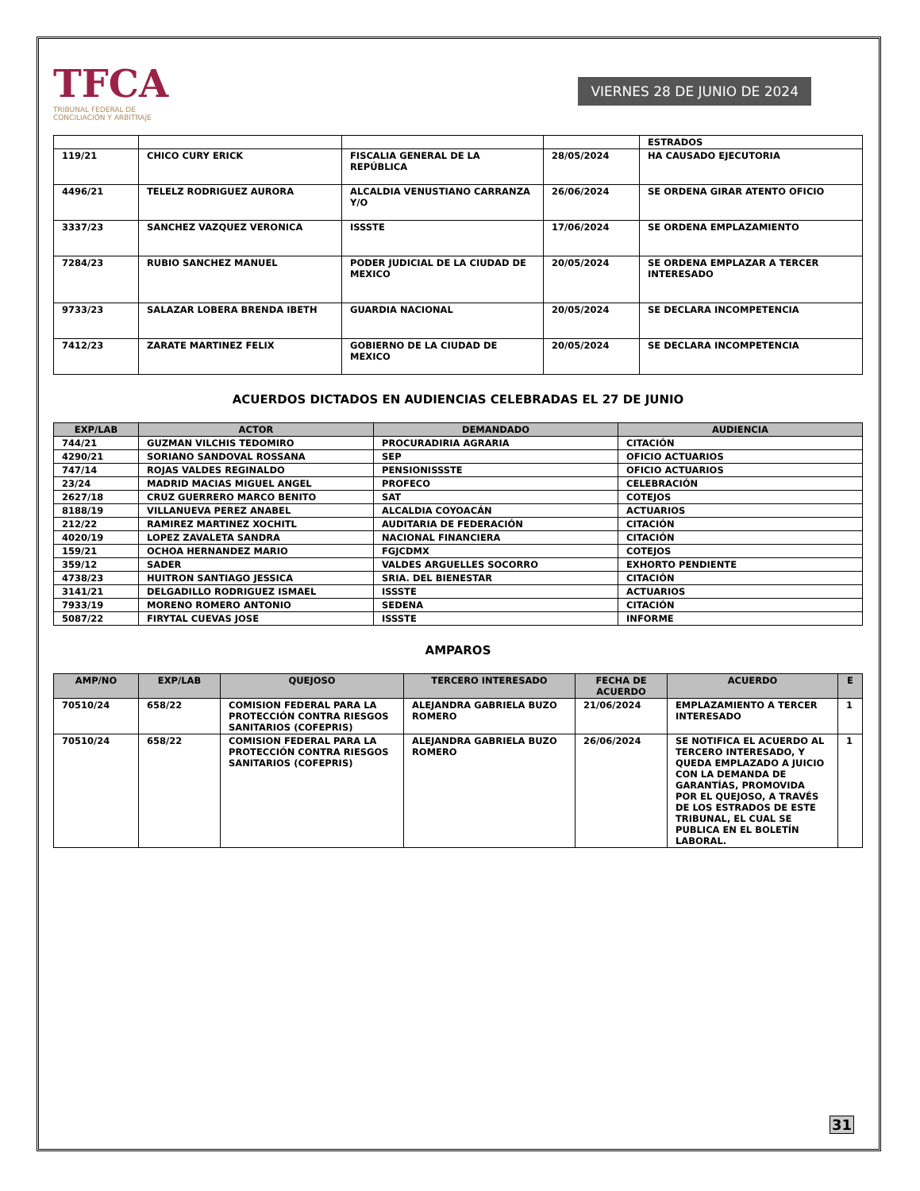TFCA
TRIBUNAL FEDERAL DE
CONCILIACIÓN Y ARBITRAJE
VIERNES 28 DE JUNIO DE 2024
| | | | | ESTRADOS |
| 119/21 | CHICO CURY ERICK | FISCALIA GENERAL DE LA REPÚBLICA | 28/05/2024 | HA CAUSADO EJECUTORIA |
| 4496/21 | TELELZ RODRIGUEZ AURORA | ALCALDIA VENUSTIANO CARRANZA Y/O | 26/06/2024 | SE ORDENA GIRAR ATENTO OFICIO |
| 3337/23 | SANCHEZ VAZQUEZ VERONICA | ISSSTE | 17/06/2024 | SE ORDENA EMPLAZAMIENTO |
| 7284/23 | RUBIO SANCHEZ MANUEL | PODER JUDICIAL DE LA CIUDAD DE MEXICO | 20/05/2024 | SE ORDENA EMPLAZAR A TERCER INTERESADO |
| 9733/23 | SALAZAR LOBERA BRENDA IBETH | GUARDIA NACIONAL | 20/05/2024 | SE DECLARA INCOMPETENCIA |
| 7412/23 | ZARATE MARTINEZ FELIX | GOBIERNO DE LA CIUDAD DE MEXICO | 20/05/2024 | SE DECLARA INCOMPETENCIA |
ACUERDOS DICTADOS EN AUDIENCIAS CELEBRADAS EL 27 DE JUNIO
| EXP/LAB | ACTOR | DEMANDADO | AUDIENCIA |
| --- | --- | --- | --- |
| 744/21 | GUZMAN VILCHIS TEDOMIRO | PROCURADIRIA AGRARIA | CITACIÓN |
| 4290/21 | SORIANO SANDOVAL ROSSANA | SEP | OFICIO ACTUARIOS |
| 747/14 | ROJAS VALDES REGINALDO | PENSIONISSSTE | OFICIO ACTUARIOS |
| 23/24 | MADRID MACIAS MIGUEL ANGEL | PROFECO | CELEBRACIÓN |
| 2627/18 | CRUZ GUERRERO MARCO BENITO | SAT | COTEJOS |
| 8188/19 | VILLANUEVA PEREZ ANABEL | ALCALDIA COYOACÁN | ACTUARIOS |
| 212/22 | RAMIREZ MARTINEZ XOCHITL | AUDITARIA DE FEDERACIÓN | CITACIÓN |
| 4020/19 | LOPEZ ZAVALETA SANDRA | NACIONAL FINANCIERA | CITACIÓN |
| 159/21 | OCHOA HERNANDEZ MARIO | FGJCDMX | COTEJOS |
| 359/12 | SADER | VALDES ARGUELLES SOCORRO | EXHORTO PENDIENTE |
| 4738/23 | HUITRON SANTIAGO JESSICA | SRIA. DEL BIENESTAR | CITACIÓN |
| 3141/21 | DELGADILLO RODRIGUEZ ISMAEL | ISSSTE | ACTUARIOS |
| 7933/19 | MORENO ROMERO ANTONIO | SEDENA | CITACIÓN |
| 5087/22 | FIRYTAL CUEVAS JOSE | ISSSTE | INFORME |
AMPAROS
| AMP/NO | EXP/LAB | QUEJOSO | TERCERO INTERESADO | FECHA DE ACUERDO | ACUERDO | E |
| --- | --- | --- | --- | --- | --- | --- |
| 70510/24 | 658/22 | COMISION FEDERAL PARA LA PROTECCIÓN CONTRA RIESGOS SANITARIOS (COFEPRIS) | ALEJANDRA GABRIELA BUZO ROMERO | 21/06/2024 | EMPLAZAMIENTO A TERCER INTERESADO | 1 |
| 70510/24 | 658/22 | COMISION FEDERAL PARA LA PROTECCIÓN CONTRA RIESGOS SANITARIOS (COFEPRIS) | ALEJANDRA GABRIELA BUZO ROMERO | 26/06/2024 | SE NOTIFICA EL ACUERDO AL TERCERO INTERESADO, Y QUEDA EMPLAZADO A JUICIO CON LA DEMANDA DE GARANTÍAS, PROMOVIDA POR EL QUEJOSO, A TRAVÉS DE LOS ESTRADOS DE ESTE TRIBUNAL, EL CUAL SE PUBLICA EN EL BOLETÍN LABORAL. | 1 |
31